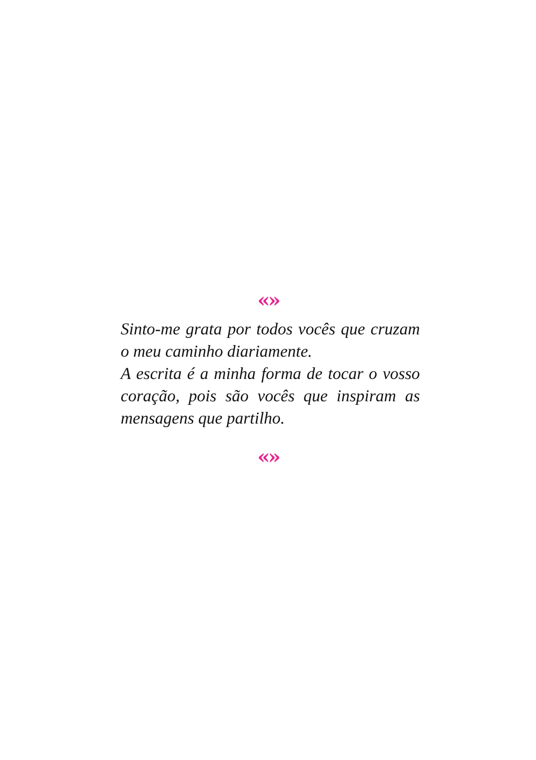«»
Sinto-me grata por todos vocês que cruzam o meu caminho diariamente.
A escrita é a minha forma de tocar o vosso coração, pois são vocês que inspiram as mensagens que partilho.
«»